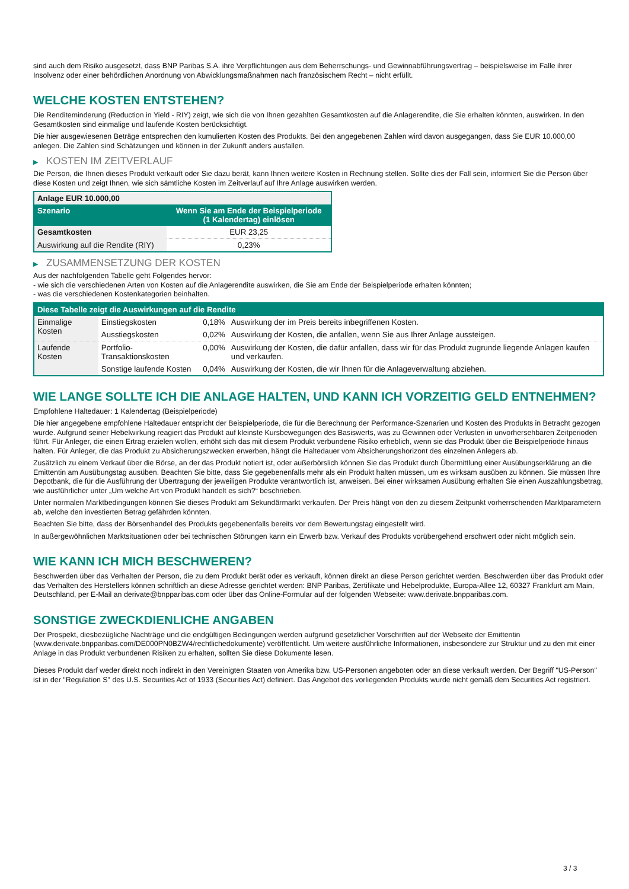sind auch dem Risiko ausgesetzt, dass BNP Paribas S.A. ihre Verpflichtungen aus dem Beherrschungs- und Gewinnabführungsvertrag – beispielsweise im Falle ihrer Insolvenz oder einer behördlichen Anordnung von Abwicklungsmaßnahmen nach französischem Recht – nicht erfüllt.
WELCHE KOSTEN ENTSTEHEN?
Die Renditeminderung (Reduction in Yield - RIY) zeigt, wie sich die von Ihnen gezahlten Gesamtkosten auf die Anlagerendite, die Sie erhalten könnten, auswirken. In den Gesamtkosten sind einmalige und laufende Kosten berücksichtigt.
Die hier ausgewiesenen Beträge entsprechen den kumulierten Kosten des Produkts. Bei den angegebenen Zahlen wird davon ausgegangen, dass Sie EUR 10.000,00 anlegen. Die Zahlen sind Schätzungen und können in der Zukunft anders ausfallen.
▶ KOSTEN IM ZEITVERLAUF
Die Person, die Ihnen dieses Produkt verkauft oder Sie dazu berät, kann Ihnen weitere Kosten in Rechnung stellen. Sollte dies der Fall sein, informiert Sie die Person über diese Kosten und zeigt Ihnen, wie sich sämtliche Kosten im Zeitverlauf auf Ihre Anlage auswirken werden.
| Anlage EUR 10.000,00 | |
| --- | --- |
| Szenario | Wenn Sie am Ende der Beispielperiode (1 Kalendertag) einlösen |
| Gesamtkosten | EUR 23,25 |
| Auswirkung auf die Rendite (RIY) | 0,23% |
▶ ZUSAMMENSETZUNG DER KOSTEN
Aus der nachfolgenden Tabelle geht Folgendes hervor:
- wie sich die verschiedenen Arten von Kosten auf die Anlagerendite auswirken, die Sie am Ende der Beispielperiode erhalten könnten;
- was die verschiedenen Kostenkategorien beinhalten.
| Diese Tabelle zeigt die Auswirkungen auf die Rendite | | | |
| --- | --- | --- | --- |
| Einmalige Kosten | Einstiegskosten | 0,18% | Auswirkung der im Preis bereits inbegriffenen Kosten. |
| | Ausstiegskosten | 0,02% | Auswirkung der Kosten, die anfallen, wenn Sie aus Ihrer Anlage aussteigen. |
| Laufende Kosten | Portfolio-Transaktionskosten | 0,00% | Auswirkung der Kosten, die dafür anfallen, dass wir für das Produkt zugrunde liegende Anlagen kaufen und verkaufen. |
| | Sonstige laufende Kosten | 0,04% | Auswirkung der Kosten, die wir Ihnen für die Anlageverwaltung abziehen. |
WIE LANGE SOLLTE ICH DIE ANLAGE HALTEN, UND KANN ICH VORZEITIG GELD ENTNEHMEN?
Empfohlene Haltedauer: 1 Kalendertag (Beispielperiode)
Die hier angegebene empfohlene Haltedauer entspricht der Beispielperiode, die für die Berechnung der Performance-Szenarien und Kosten des Produkts in Betracht gezogen wurde. Aufgrund seiner Hebelwirkung reagiert das Produkt auf kleinste Kursbewegungen des Basiswerts, was zu Gewinnen oder Verlusten in unvorhersehbaren Zeitperioden führt. Für Anleger, die einen Ertrag erzielen wollen, erhöht sich das mit diesem Produkt verbundene Risiko erheblich, wenn sie das Produkt über die Beispielperiode hinaus halten. Für Anleger, die das Produkt zu Absicherungszwecken erwerben, hängt die Haltedauer vom Absicherungshorizont des einzelnen Anlegers ab.
Zusätzlich zu einem Verkauf über die Börse, an der das Produkt notiert ist, oder außerbörslich können Sie das Produkt durch Übermittlung einer Ausübungserklärung an die Emittentin am Ausübungstag ausüben. Beachten Sie bitte, dass Sie gegebenenfalls mehr als ein Produkt halten müssen, um es wirksam ausüben zu können. Sie müssen Ihre Depotbank, die für die Ausführung der Übertragung der jeweiligen Produkte verantwortlich ist, anweisen. Bei einer wirksamen Ausübung erhalten Sie einen Auszahlungsbetrag, wie ausführlicher unter „Um welche Art von Produkt handelt es sich?“ beschrieben.
Unter normalen Marktbedingungen können Sie dieses Produkt am Sekundärmarkt verkaufen. Der Preis hängt von den zu diesem Zeitpunkt vorherrschenden Marktparametern ab, welche den investierten Betrag gefährden könnten.
Beachten Sie bitte, dass der Börsenhandel des Produkts gegebenenfalls bereits vor dem Bewertungstag eingestellt wird.
In außergewöhnlichen Marktsituationen oder bei technischen Störungen kann ein Erwerb bzw. Verkauf des Produkts vorübergehend erschwert oder nicht möglich sein.
WIE KANN ICH MICH BESCHWEREN?
Beschwerden über das Verhalten der Person, die zu dem Produkt berät oder es verkauft, können direkt an diese Person gerichtet werden. Beschwerden über das Produkt oder das Verhalten des Herstellers können schriftlich an diese Adresse gerichtet werden: BNP Paribas, Zertifikate und Hebelprodukte, Europa-Allee 12, 60327 Frankfurt am Main, Deutschland, per E-Mail an derivate@bnpparibas.com oder über das Online-Formular auf der folgenden Webseite: www.derivate.bnpparibas.com.
SONSTIGE ZWECKDIENLICHE ANGABEN
Der Prospekt, diesbezügliche Nachträge und die endgültigen Bedingungen werden aufgrund gesetzlicher Vorschriften auf der Webseite der Emittentin (www.derivate.bnpparibas.com/DE000PN0BZW4/rechtlichedokumente) veröffentlicht. Um weitere ausführliche Informationen, insbesondere zur Struktur und zu den mit einer Anlage in das Produkt verbundenen Risiken zu erhalten, sollten Sie diese Dokumente lesen.
Dieses Produkt darf weder direkt noch indirekt in den Vereinigten Staaten von Amerika bzw. US-Personen angeboten oder an diese verkauft werden. Der Begriff "US-Person" ist in der "Regulation S" des U.S. Securities Act of 1933 (Securities Act) definiert. Das Angebot des vorliegenden Produkts wurde nicht gemäß dem Securities Act registriert.
3 / 3